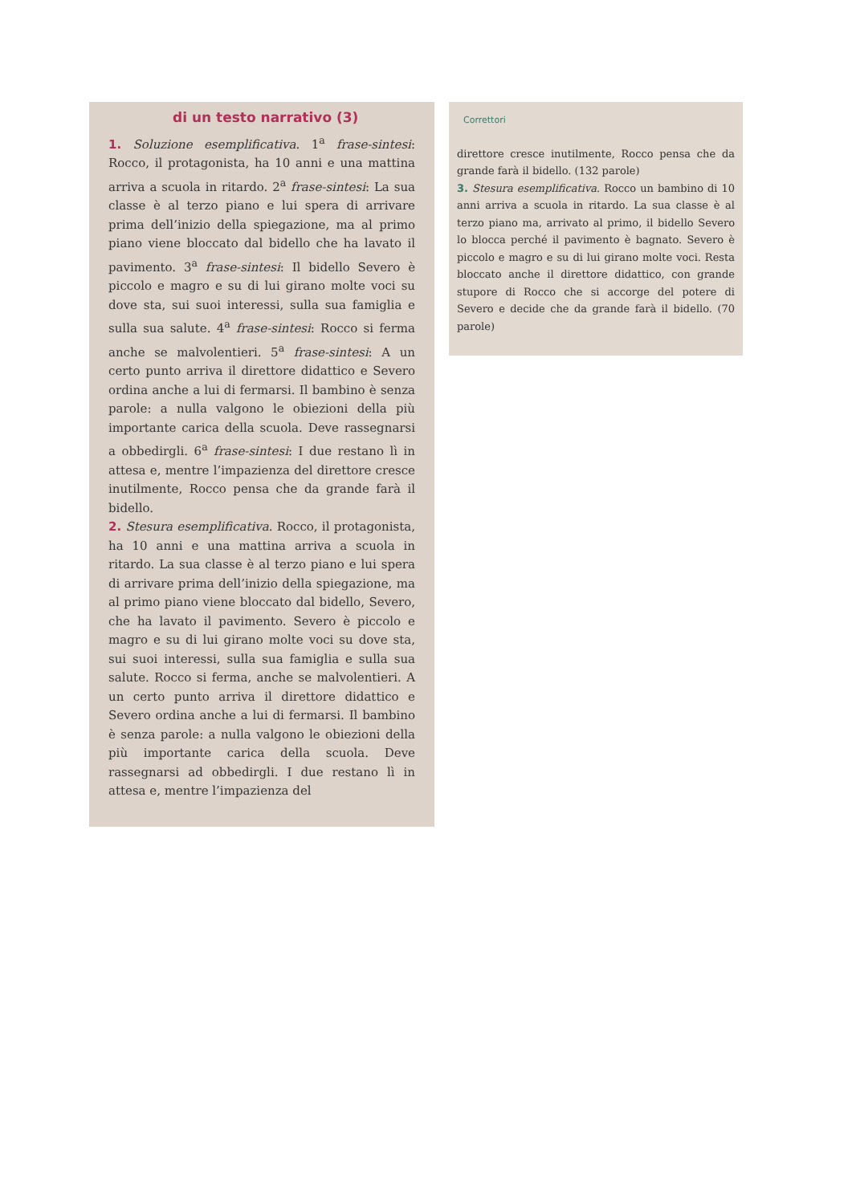di un testo narrativo (3)
1. Soluzione esemplificativa. 1<sup>a</sup> frase-sintesi: Rocco, il protagonista, ha 10 anni e una mattina arriva a scuola in ritardo. 2<sup>a</sup> frase-sintesi: La sua classe è al terzo piano e lui spera di arrivare prima dell’inizio della spiegazione, ma al primo piano viene bloccato dal bidello che ha lavato il pavimento. 3<sup>a</sup> frase-sintesi: Il bidello Severo è piccolo e magro e su di lui girano molte voci su dove sta, sui suoi interessi, sulla sua famiglia e sulla sua salute. 4<sup>a</sup> frase-sintesi: Rocco si ferma anche se malvolentieri. 5<sup>a</sup> frase-sintesi: A un certo punto arriva il direttore didattico e Severo ordina anche a lui di fermarsi. Il bambino è senza parole: a nulla valgono le obiezioni della più importante carica della scuola. Deve rassegnarsi a obbedirgli. 6<sup>a</sup> frase-sintesi: I due restano lì in attesa e, mentre l’impazienza del direttore cresce inutilmente, Rocco pensa che da grande farà il bidello.
2. Stesura esemplificativa. Rocco, il protagonista, ha 10 anni e una mattina arriva a scuola in ritardo. La sua classe è al terzo piano e lui spera di arrivare prima dell’inizio della spiegazione, ma al primo piano viene bloccato dal bidello, Severo, che ha lavato il pavimento. Severo è piccolo e magro e su di lui girano molte voci su dove sta, sui suoi interessi, sulla sua famiglia e sulla sua salute. Rocco si ferma, anche se malvolentieri. A un certo punto arriva il direttore didattico e Severo ordina anche a lui di fermarsi. Il bambino è senza parole: a nulla valgono le obiezioni della più importante carica della scuola. Deve rassegnarsi ad obbedirgli. I due restano lì in attesa e, mentre l’impazienza del
Correttori
direttore cresce inutilmente, Rocco pensa che da grande farà il bidello. (132 parole)
3. Stesura esemplificativa. Rocco un bambino di 10 anni arriva a scuola in ritardo. La sua classe è al terzo piano ma, arrivato al primo, il bidello Severo lo blocca perché il pavimento è bagnato. Severo è piccolo e magro e su di lui girano molte voci. Resta bloccato anche il direttore didattico, con grande stupore di Rocco che si accorge del potere di Severo e decide che da grande farà il bidello. (70 parole)